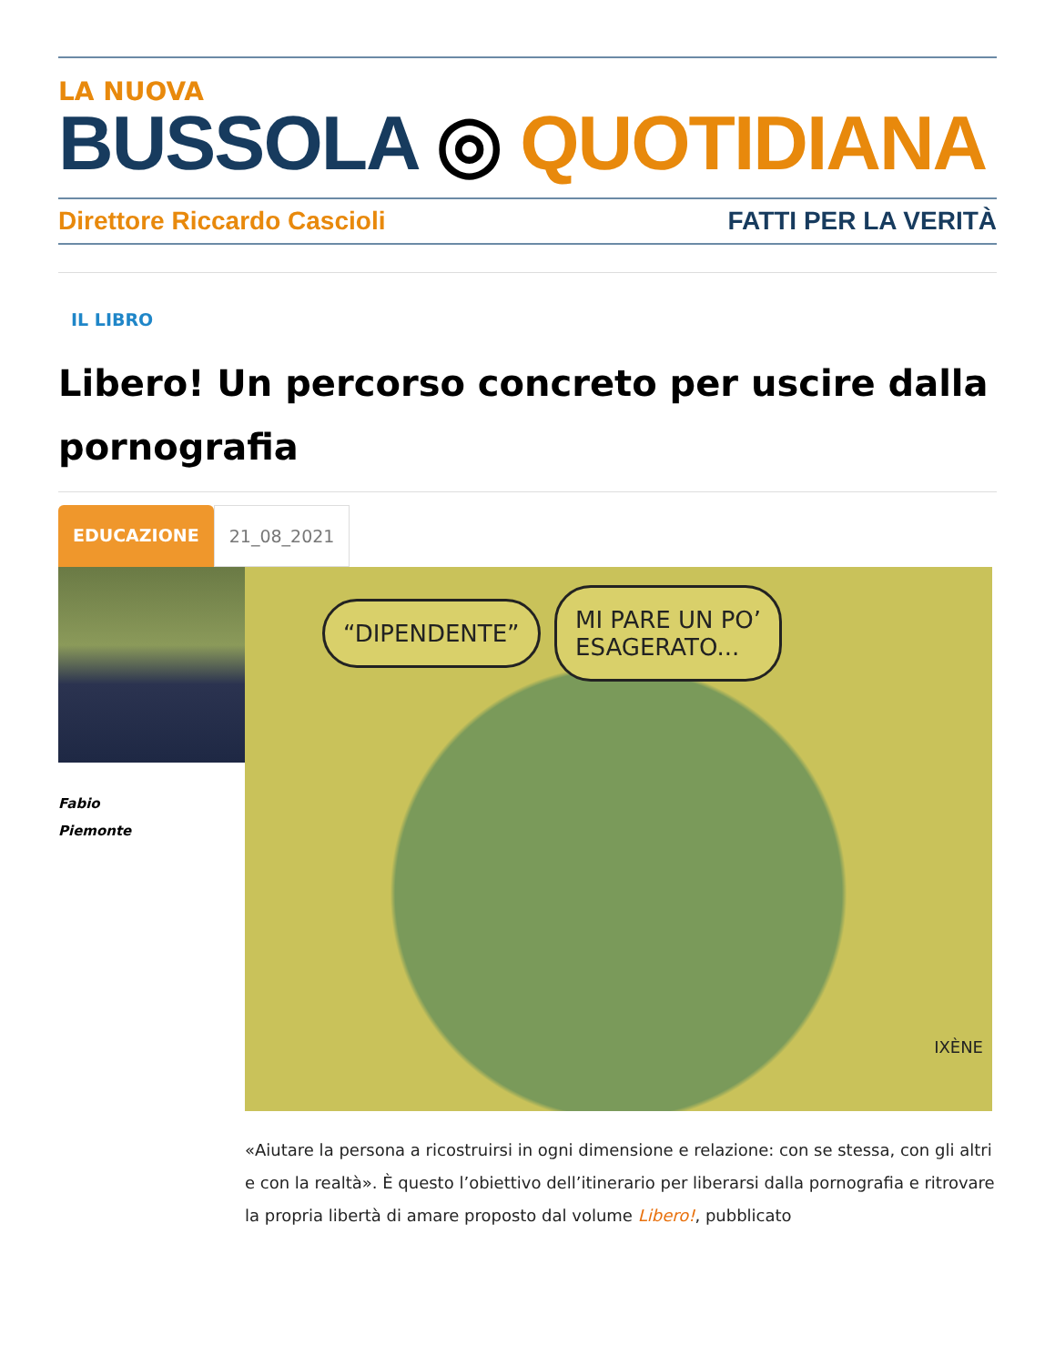LA NUOVA
BUSSOLA ◎ QUOTIDIANA
Direttore Riccardo Cascioli FATTI PER LA VERITÀ
IL LIBRO
Libero! Un percorso concreto per uscire dalla pornografia
EDUCAZIONE 21_08_2021
Fabio
Piemonte
“DIPENDENTE”
MI PARE UN PO’
ESAGERATO...
IXÈNE
«Aiutare la persona a ricostruirsi in ogni dimensione e relazione: con se stessa, con gli altri e con la realtà». È questo l’obiettivo dell’itinerario per liberarsi dalla pornografia e ritrovare la propria libertà di amare proposto dal volume Libero!, pubblicato